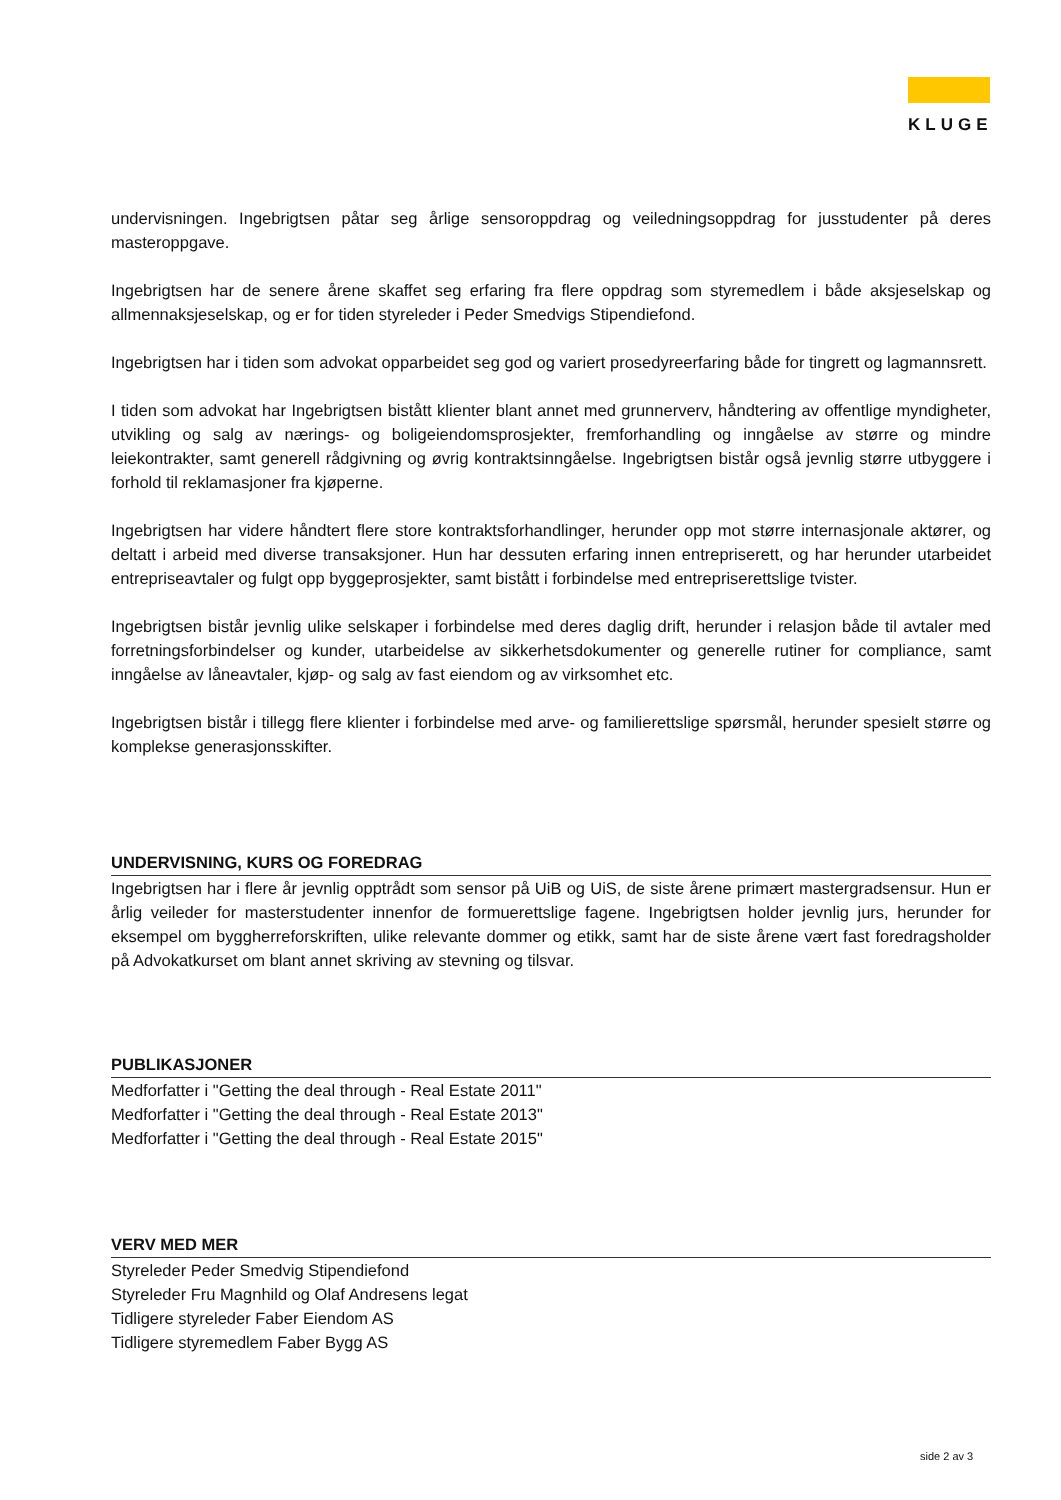KLUGE
undervisningen. Ingebrigtsen påtar seg årlige sensoroppdrag og veiledningsoppdrag for jusstudenter på deres masteroppgave.
Ingebrigtsen har de senere årene skaffet seg erfaring fra flere oppdrag som styremedlem i både aksjeselskap og allmennaksjeselskap, og er for tiden styreleder i Peder Smedvigs Stipendiefond.
Ingebrigtsen har i tiden som advokat opparbeidet seg god og variert prosedyreerfaring både for tingrett og lagmannsrett.
I tiden som advokat har Ingebrigtsen bistått klienter blant annet med grunnerverv, håndtering av offentlige myndigheter, utvikling og salg av nærings- og boligeiendomsprosjekter, fremforhandling og inngåelse av større og mindre leiekontrakter, samt generell rådgivning og øvrig kontraktsinngåelse. Ingebrigtsen bistår også jevnlig større utbyggere i forhold til reklamasjoner fra kjøperne.
Ingebrigtsen har videre håndtert flere store kontraktsforhandlinger, herunder opp mot større internasjonale aktører, og deltatt i arbeid med diverse transaksjoner. Hun har dessuten erfaring innen entrepriserett, og har herunder utarbeidet entrepriseavtaler og fulgt opp byggeprosjekter, samt bistått i forbindelse med entrepriserettslige tvister.
Ingebrigtsen bistår jevnlig ulike selskaper i forbindelse med deres daglig drift, herunder i relasjon både til avtaler med forretningsforbindelser og kunder, utarbeidelse av sikkerhetsdokumenter og generelle rutiner for compliance, samt inngåelse av låneavtaler, kjøp- og salg av fast eiendom og av virksomhet etc.
Ingebrigtsen bistår i tillegg flere klienter i forbindelse med arve- og familierettslige spørsmål, herunder spesielt større og komplekse generasjonsskifter.
UNDERVISNING, KURS OG FOREDRAG
Ingebrigtsen har i flere år jevnlig opptrådt som sensor på UiB og UiS, de siste årene primært mastergradsensur. Hun er årlig veileder for masterstudenter innenfor de formuerettslige fagene. Ingebrigtsen holder jevnlig jurs, herunder for eksempel om byggherreforskriften, ulike relevante dommer og etikk, samt har de siste årene vært fast foredragsholder på Advokatkurset om blant annet skriving av stevning og tilsvar.
PUBLIKASJONER
Medforfatter i "Getting the deal through - Real Estate 2011"
Medforfatter i "Getting the deal through - Real Estate 2013"
Medforfatter i "Getting the deal through - Real Estate 2015"
VERV MED MER
Styreleder Peder Smedvig Stipendiefond
Styreleder Fru Magnhild og Olaf Andresens legat
Tidligere styreleder Faber Eiendom AS
Tidligere styremedlem Faber Bygg AS
side 2 av 3